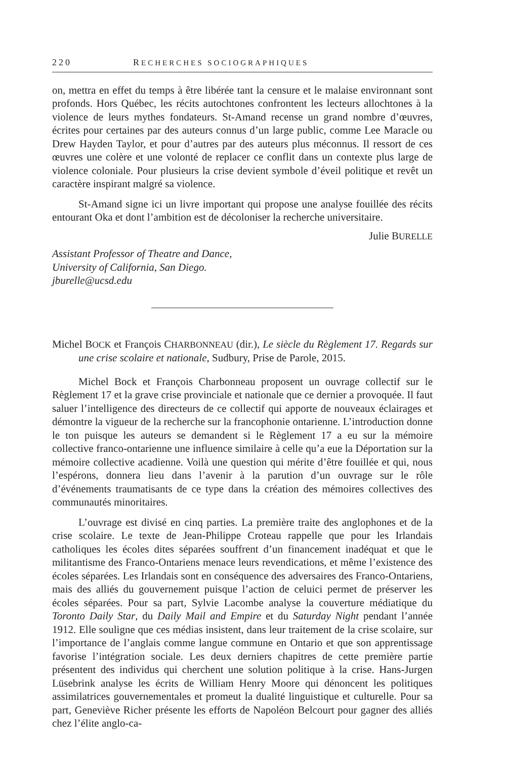220 RECHERCHES SOCIOGRAPHIQUES
on, mettra en effet du temps à être libérée tant la censure et le malaise environnant sont profonds. Hors Québec, les récits autochtones confrontent les lecteurs allochtones à la violence de leurs mythes fondateurs. St-Amand recense un grand nombre d’œuvres, écrites pour certaines par des auteurs connus d’un large public, comme Lee Maracle ou Drew Hayden Taylor, et pour d’autres par des auteurs plus méconnus. Il ressort de ces œuvres une colère et une volonté de replacer ce conflit dans un contexte plus large de violence coloniale. Pour plusieurs la crise devient symbole d’éveil politique et revêt un caractère inspirant malgré sa violence.
St-Amand signe ici un livre important qui propose une analyse fouillée des récits entourant Oka et dont l’ambition est de décoloniser la recherche universitaire.
Julie BURELLE
Assistant Professor of Theatre and Dance,
University of California, San Diego.
jburelle@ucsd.edu
Michel BOCK et François CHARBONNEAU (dir.), Le siècle du Règlement 17. Regards sur une crise scolaire et nationale, Sudbury, Prise de Parole, 2015.
Michel Bock et François Charbonneau proposent un ouvrage collectif sur le Règlement 17 et la grave crise provinciale et nationale que ce dernier a provoquée. Il faut saluer l’intelligence des directeurs de ce collectif qui apporte de nouveaux éclairages et démontre la vigueur de la recherche sur la francophonie ontarienne. L’introduction donne le ton puisque les auteurs se demandent si le Règlement 17 a eu sur la mémoire collective franco-ontarienne une influence similaire à celle qu’a eue la Déportation sur la mémoire collective acadienne. Voilà une question qui mérite d’être fouillée et qui, nous l’espérons, donnera lieu dans l’avenir à la parution d’un ouvrage sur le rôle d’événements traumatisants de ce type dans la création des mémoires collectives des communautés minoritaires.
L’ouvrage est divisé en cinq parties. La première traite des anglophones et de la crise scolaire. Le texte de Jean-Philippe Croteau rappelle que pour les Irlandais catholiques les écoles dites séparées souffrent d’un financement inadéquat et que le militantisme des Franco-Ontariens menace leurs revendications, et même l’existence des écoles séparées. Les Irlandais sont en conséquence des adversaires des Franco-Ontariens, mais des alliés du gouvernement puisque l’action de celuici permet de préserver les écoles séparées. Pour sa part, Sylvie Lacombe analyse la couverture médiatique du Toronto Daily Star, du Daily Mail and Empire et du Saturday Night pendant l’année 1912. Elle souligne que ces médias insistent, dans leur traitement de la crise scolaire, sur l’importance de l’anglais comme langue commune en Ontario et que son apprentissage favorise l’intégration sociale. Les deux derniers chapitres de cette première partie présentent des individus qui cherchent une solution politique à la crise. Hans-Jurgen Lüsebrink analyse les écrits de William Henry Moore qui dénoncent les politiques assimilatrices gouvernementales et promeut la dualité linguistique et culturelle. Pour sa part, Geneviève Richer présente les efforts de Napoléon Belcourt pour gagner des alliés chez l’élite anglo-ca-